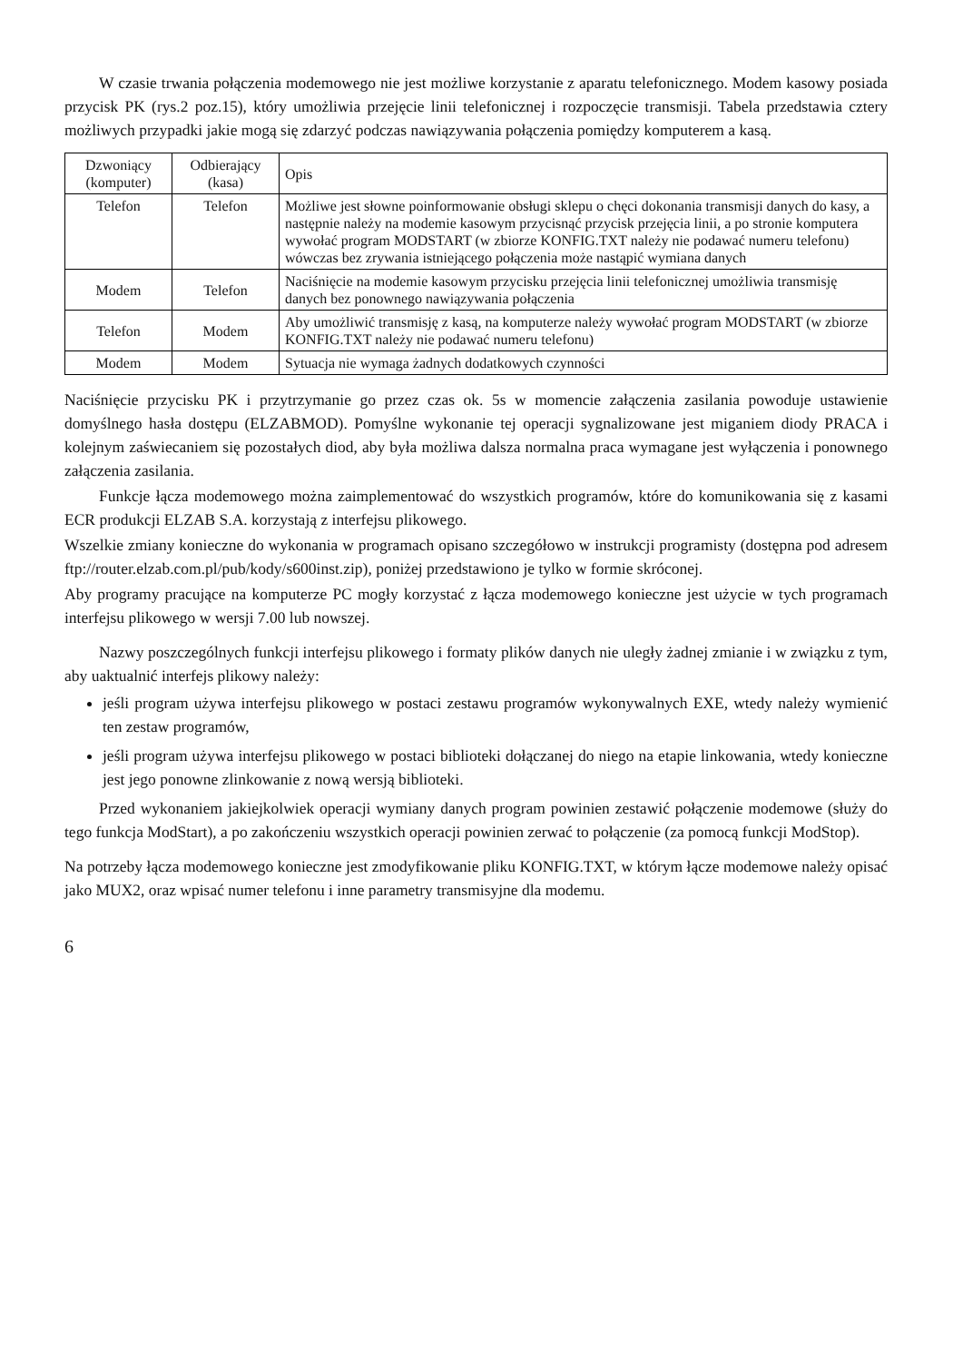W czasie trwania połączenia modemowego nie jest możliwe korzystanie z aparatu telefonicznego. Modem kasowy posiada przycisk PK (rys.2 poz.15), który umożliwia przejęcie linii telefonicznej i rozpoczęcie transmisji. Tabela przedstawia cztery możliwych przypadki jakie mogą się zdarzyć podczas nawiązywania połączenia pomiędzy komputerem a kasą.
| Dzwoniący (komputer) | Odbierający (kasa) | Opis |
| Telefon | Telefon | Możliwe jest słowne poinformowanie obsługi sklepu o chęci dokonania transmisji danych do kasy, a następnie należy na modemie kasowym przycisnąć przycisk przejęcia linii, a po stronie komputera wywołać program MODSTART (w zbiorze KONFIG.TXT należy nie podawać numeru telefonu) wówczas bez zrywania istniejącego połączenia może nastąpić wymiana danych |
| Modem | Telefon | Naciśnięcie na modemie kasowym przycisku przejęcia linii telefonicznej umożliwia transmisję danych bez ponownego nawiązywania połączenia |
| Telefon | Modem | Aby umożliwić transmisję z kasą, na komputerze należy wywołać program MODSTART (w zbiorze KONFIG.TXT należy nie podawać numeru telefonu) |
| Modem | Modem | Sytuacja nie wymaga żadnych dodatkowych czynności |
Naciśnięcie przycisku PK i przytrzymanie go przez czas ok. 5s w momencie załączenia zasilania powoduje ustawienie domyślnego hasła dostępu (ELZABMOD). Pomyślne wykonanie tej operacji sygnalizowane jest miganiem diody PRACA i kolejnym zaświecaniem się pozostałych diod, aby była możliwa dalsza normalna praca wymagane jest wyłączenia i ponownego załączenia zasilania.
Funkcje łącza modemowego można zaimplementować do wszystkich programów, które do komunikowania się z kasami ECR produkcji ELZAB S.A. korzystają z interfejsu plikowego.
Wszelkie zmiany konieczne do wykonania w programach opisano szczegółowo w instrukcji programisty (dostępna pod adresem ftp://router.elzab.com.pl/pub/kody/s600inst.zip), poniżej przedstawiono je tylko w formie skróconej.
Aby programy pracujące na komputerze PC mogły korzystać z łącza modemowego konieczne jest użycie w tych programach interfejsu plikowego w wersji 7.00 lub nowszej.
Nazwy poszczególnych funkcji interfejsu plikowego i formaty plików danych nie uległy żadnej zmianie i w związku z tym, aby uaktualnić interfejs plikowy należy:
jeśli program używa interfejsu plikowego w postaci zestawu programów wykonywalnych EXE, wtedy należy wymienić ten zestaw programów,
jeśli program używa interfejsu plikowego w postaci biblioteki dołączanej do niego na etapie linkowania, wtedy konieczne jest jego ponowne zlinkowanie z nową wersją biblioteki.
Przed wykonaniem jakiejkolwiek operacji wymiany danych program powinien zestawić połączenie modemowe (służy do tego funkcja ModStart), a po zakończeniu wszystkich operacji powinien zerwać to połączenie (za pomocą funkcji ModStop).
Na potrzeby łącza modemowego konieczne jest zmodyfikowanie pliku KONFIG.TXT, w którym łącze modemowe należy opisać jako MUX2, oraz wpisać numer telefonu i inne parametry transmisyjne dla modemu.
6